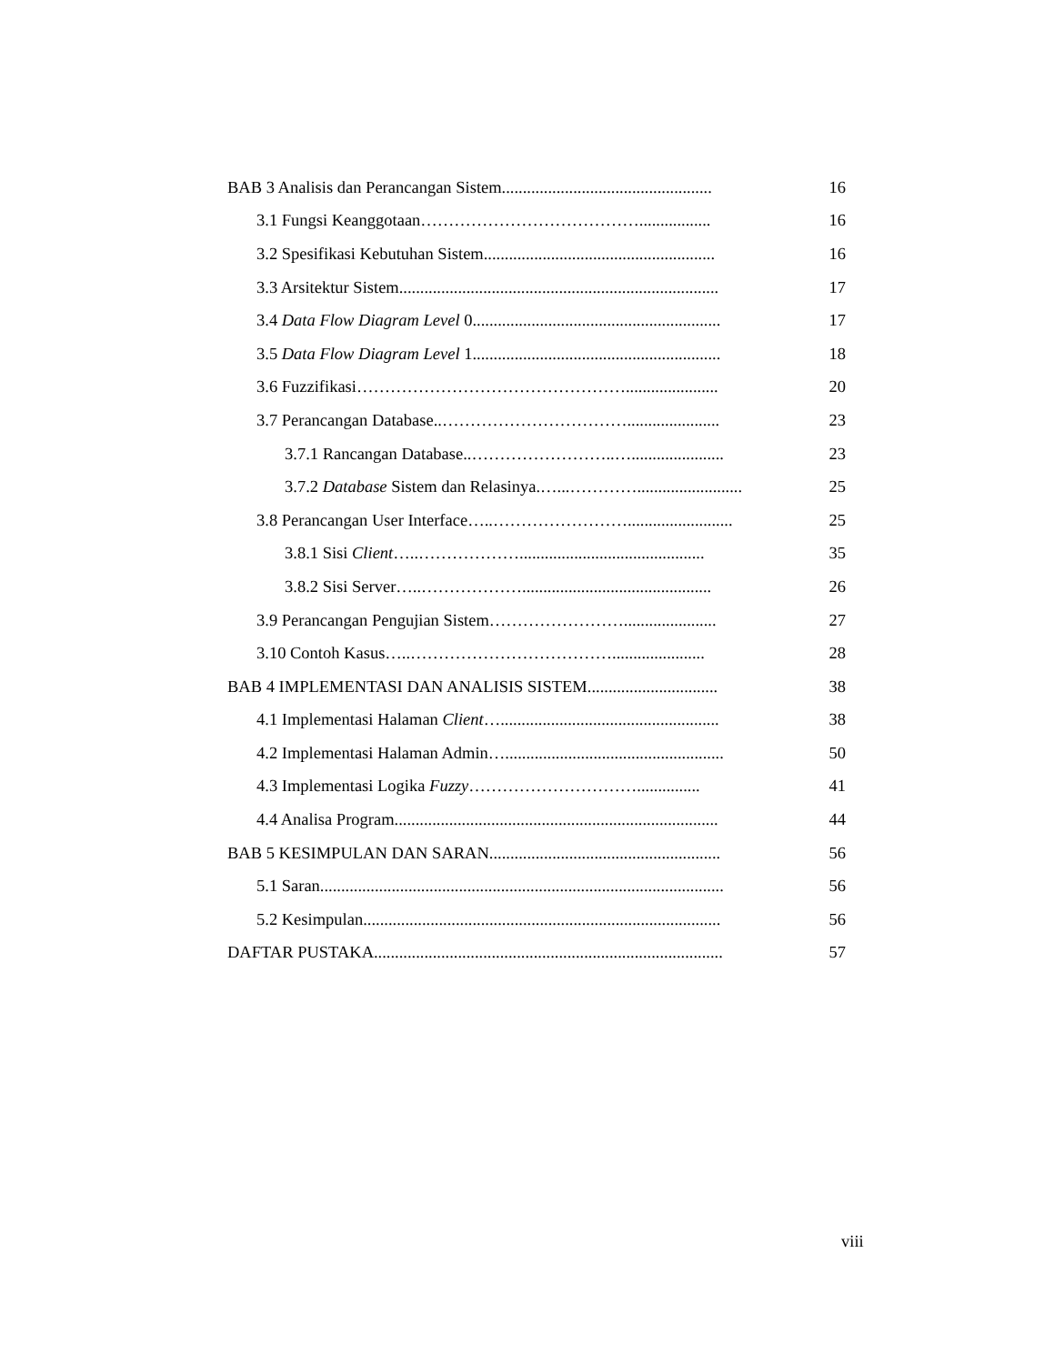BAB 3 Analisis dan Perancangan Sistem..................................................
16
3.1 Fungsi Keanggotaan…………………………………................. 16
3.2 Spesifikasi Kebutuhan Sistem.......................................................
16
3.3 Arsitektur Sistem............................................................................
17
3.4 Data Flow Diagram Level 0...........................................................
17
3.5 Data Flow Diagram Level 1...........................................................
18
3.6 Fuzzifikasi…………………………………………...................... 20
3.7 Perancangan Database..……………………………......................
23
3.7.1 Rancangan Database..……………………..…......................
23
3.7.2 Database Sistem dan Relasinya.…...………….........................
25
3.8 Perancangan User Interface…..…………………….........................
25
3.8.1 Sisi Client…..………………............................................
35
3.8.2 Sisi Server…..……………….............................................
26
3.9 Perancangan Pengujian Sistem……………………......................
27
3.10 Contoh Kasus…..………………………………......................
28
BAB 4 IMPLEMENTASI DAN ANALISIS SISTEM...............................
38
4.1 Implementasi Halaman Client…....................................................
38
4.2 Implementasi Halaman Admin…....................................................
50
4.3 Implementasi Logika Fuzzy…………………………...............
41
4.4 Analisa Program.............................................................................
44
BAB 5 KESIMPULAN DAN SARAN.......................................................
56
5.1 Saran................................................................................................
56
5.2 Kesimpulan.....................................................................................
56
DAFTAR PUSTAKA...................................................................................
57
viii